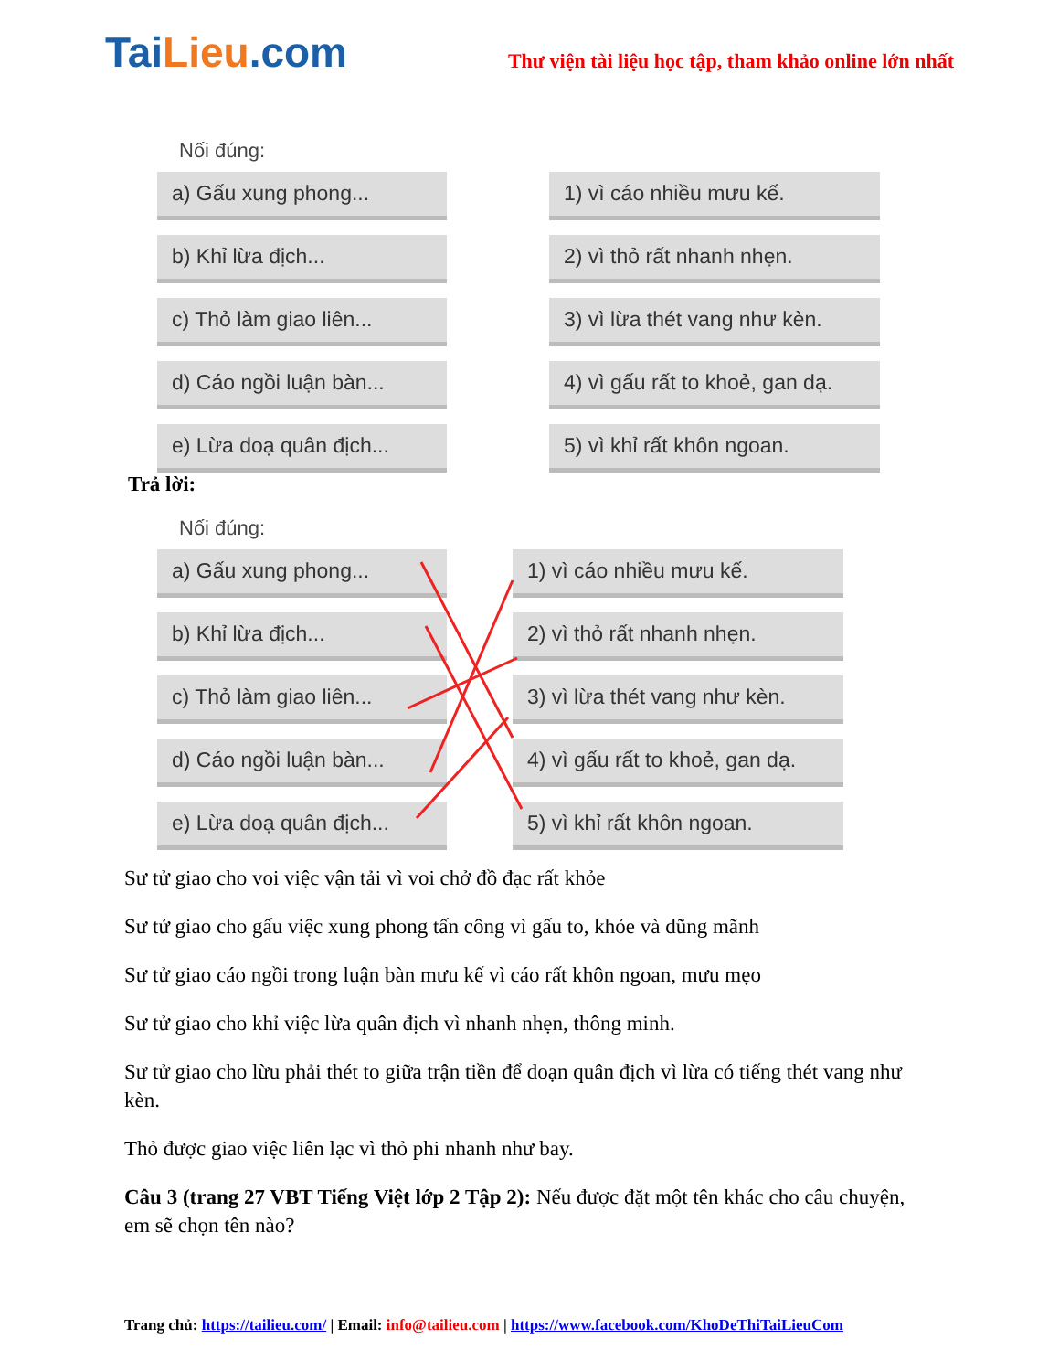TaiLieu.com
Thư viện tài liệu học tập, tham khảo online lớn nhất
Nối đúng:
a) Gấu xung phong...
b) Khỉ lừa địch...
c) Thỏ làm giao liên...
d) Cáo ngồi luận bàn...
e) Lừa doạ quân địch...
1) vì cáo nhiều mưu kế.
2) vì thỏ rất nhanh nhẹn.
3) vì lừa thét vang như kèn.
4) vì gấu rất to khoẻ, gan dạ.
5) vì khỉ rất khôn ngoan.
Trả lời:
Nối đúng:
a) Gấu xung phong...
b) Khỉ lừa địch...
c) Thỏ làm giao liên...
d) Cáo ngồi luận bàn...
e) Lừa doạ quân địch...
1) vì cáo nhiều mưu kế.
2) vì thỏ rất nhanh nhẹn.
3) vì lừa thét vang như kèn.
4) vì gấu rất to khoẻ, gan dạ.
5) vì khỉ rất khôn ngoan.
Sư tử giao cho voi việc vận tải vì voi chở đồ đạc rất khỏe
Sư tử giao cho gấu việc xung phong tấn công vì gấu to, khỏe và dũng mãnh
Sư tử giao cáo ngồi trong luận bàn mưu kế vì cáo rất khôn ngoan, mưu mẹo
Sư tử giao cho khỉ việc lừa quân địch vì nhanh nhẹn, thông minh.
Sư tử giao cho lừu phải thét to giữa trận tiền để doạn quân địch vì lừa có tiếng thét vang như kèn.
Thỏ được giao việc liên lạc vì thỏ phi nhanh như bay.
Câu 3 (trang 27 VBT Tiếng Việt lớp 2 Tập 2): Nếu được đặt một tên khác cho câu chuyện, em sẽ chọn tên nào?
Trang chủ: https://tailieu.com/ | Email: info@tailieu.com | https://www.facebook.com/KhoDeThiTaiLieuCom